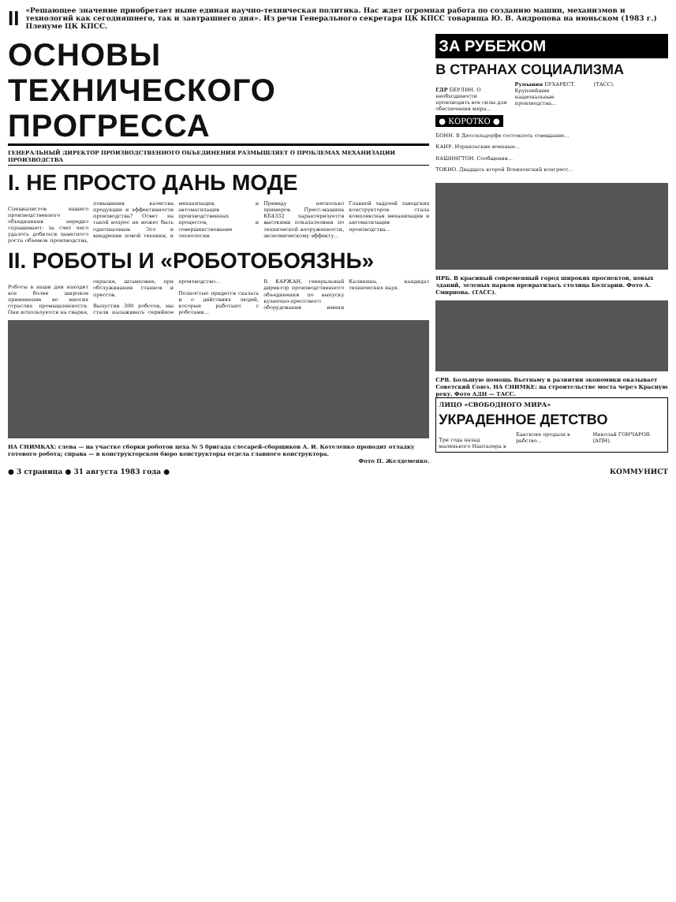II
«Решающее значение приобретает ныне единая научно-техническая политика. Нас ждет огромная работа по созданию машин, механизмов и технологий как сегодняшнего, так и завтрашнего дня». Из речи Генерального секретаря ЦК КПСС товарища Ю. В. Андропова на июньском (1983 г.) Пленуме ЦК КПСС.
ОСНОВЫ ТЕХНИЧЕСКОГО ПРОГРЕССА
ГЕНЕРАЛЬНЫЙ ДИРЕКТОР ПРОИЗВОДСТВЕННОГО ОБЪЕДИНЕНИЯ РАЗМЫШЛЯЕТ О ПРОБЛЕМАХ МЕХАНИЗАЦИИ ПРОИЗВОДСТВА
I. НЕ ПРОСТО ДАНЬ МОДЕ
Специалистов нашего производственного объединения нередко спрашивают: за счет чего удалось добиться заметного роста объемов производства, повышения качества продукции и эффективности производства? Ответ на такой вопрос не может быть однозначным. Это и внедрение новой техники, и механизация, и автоматизация производственных процессов, и совершенствование технологии.
Приведу несколько примеров. Пресс-машина КБ4332 характеризуется высокими показателями по технической вооруженности, экономическому эффекту...
Главной задачей заводских конструкторов стала комплексная механизация и автоматизация производства...
II. РОБОТЫ И «РОБОТОБОЯЗНЬ»
Роботы в наши дни находят все более широкое применение во многих отраслях промышленности. Они используются на сварке, окраске, штамповке, при обслуживании станков и прессов.
Выпустив 300 роботов, мы стали налаживать серийное производство...
Полностью придется сказать и о действиях людей, которые работают с роботами...
В. КАРЖАН, генеральный директор производственного объединения по выпуску кузнечно-прессового оборудования имени Калинина, кандидат технических наук.
НА СНИМКАХ: слева — на участке сборки роботов цеха № 5 бригада слесарей-сборщиков А. И. Котеленко проводит отладку готового робота; справа — в конструкторском бюро конструкторы отдела главного конструктора.
Фото П. Желдеменко.
ЗА РУБЕЖОМ
В СТРАНАХ СОЦИАЛИЗМА
ГДР БЕРЛИН. О необходимости производить все силы для обеспечения мира...
Румыния БУХАРЕСТ. Крупнейшие национальные производства...
(ТАСС).
● КОРОТКО ●
БОНН. В Дюссельдорфе состоялось совещание...
КАИР. Израильские военные...
ВАШИНГТОН. Сообщения...
ТОКИО. Двадцать второй Всеяпонский конгресс...
НРБ. В красивый современный город широких проспектов, новых зданий, зеленых парков превратилась столица Болгарии. Фото А. Смирнова. (ТАСС).
СРВ. Большую помощь Вьетнаму в развитии экономики оказывает Советский Союз. НА СНИМКЕ: на строительстве моста через Красную реку. Фото АДН — ТАСС.
ЛИЦО «СВОБОДНОГО МИРА»
УКРАДЕННОЕ ДЕТСТВО
Три года назад маленького Нанталера в Бангкоке продали в рабство...
Николай ГОНЧАРОВ. (АПН).
● 3 страница ● 31 августа 1983 года ● КОММУНИСТ